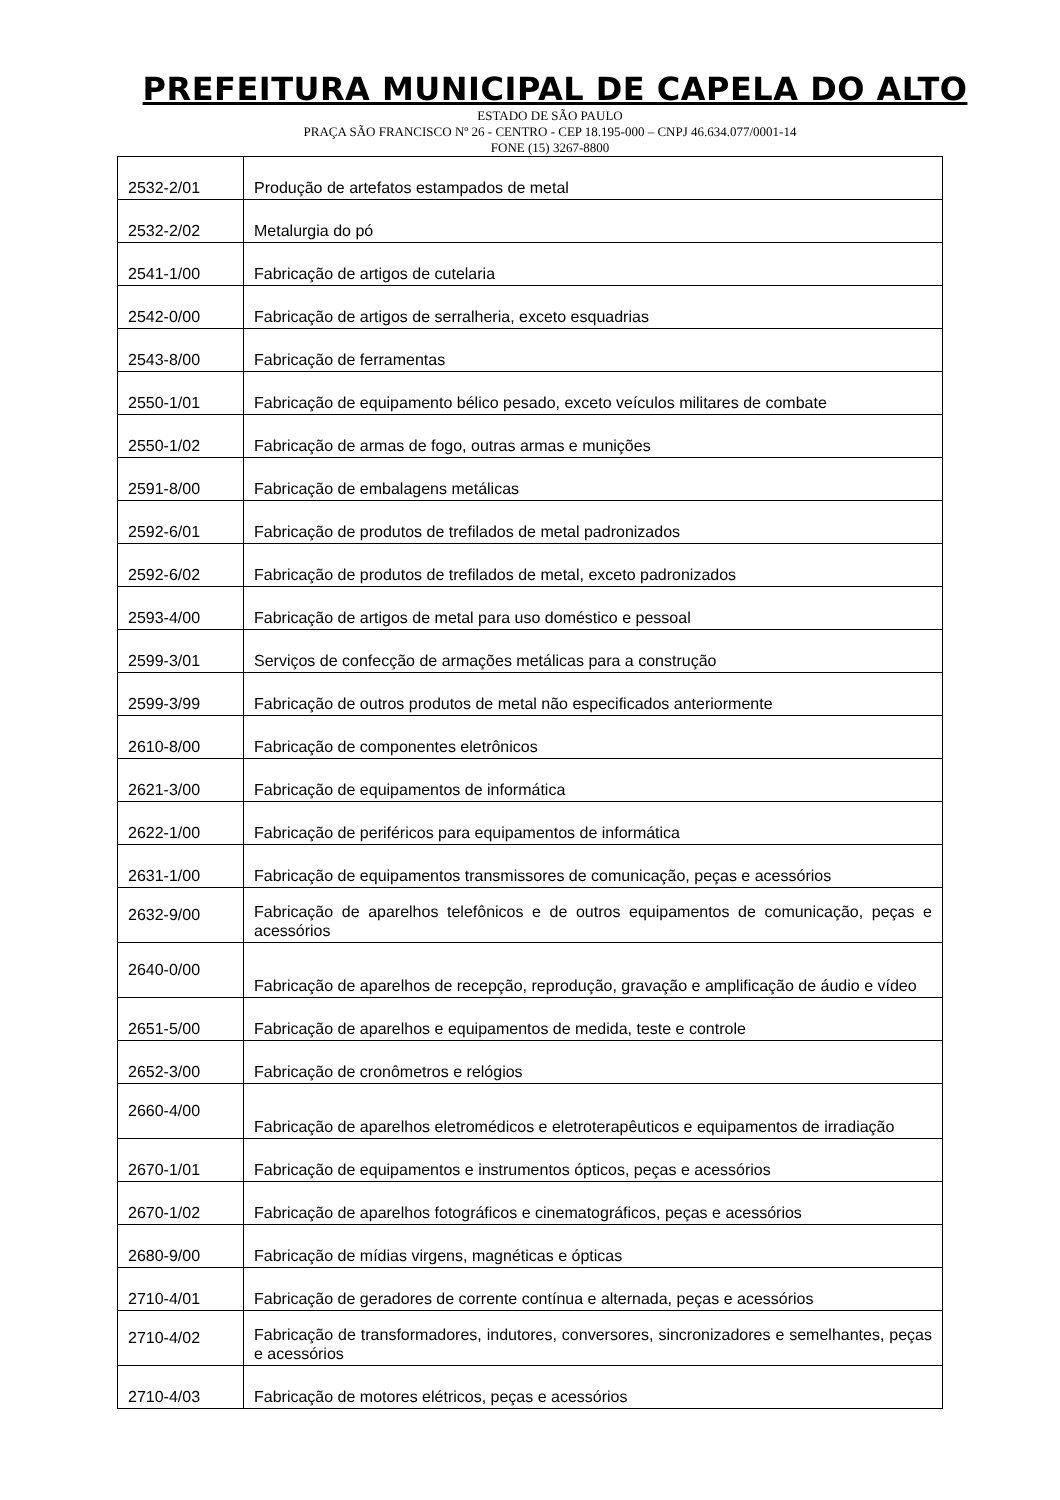PREFEITURA MUNICIPAL DE CAPELA DO ALTO
ESTADO DE SÃO PAULO
PRAÇA SÃO FRANCISCO Nº 26 - CENTRO - CEP 18.195-000 – CNPJ 46.634.077/0001-14
FONE (15) 3267-8800
| 2532-2/01 | Produção de artefatos estampados de metal |
| 2532-2/02 | Metalurgia do pó |
| 2541-1/00 | Fabricação de artigos de cutelaria |
| 2542-0/00 | Fabricação de artigos de serralheria, exceto esquadrias |
| 2543-8/00 | Fabricação de ferramentas |
| 2550-1/01 | Fabricação de equipamento bélico pesado, exceto veículos militares de combate |
| 2550-1/02 | Fabricação de armas de fogo, outras armas e munições |
| 2591-8/00 | Fabricação de embalagens metálicas |
| 2592-6/01 | Fabricação de produtos de trefilados de metal padronizados |
| 2592-6/02 | Fabricação de produtos de trefilados de metal, exceto padronizados |
| 2593-4/00 | Fabricação de artigos de metal para uso doméstico e pessoal |
| 2599-3/01 | Serviços de confecção de armações metálicas para a construção |
| 2599-3/99 | Fabricação de outros produtos de metal não especificados anteriormente |
| 2610-8/00 | Fabricação de componentes eletrônicos |
| 2621-3/00 | Fabricação de equipamentos de informática |
| 2622-1/00 | Fabricação de periféricos para equipamentos de informática |
| 2631-1/00 | Fabricação de equipamentos transmissores de comunicação, peças e acessórios |
| 2632-9/00 | Fabricação de aparelhos telefônicos e de outros equipamentos de comunicação, peças e acessórios |
| 2640-0/00 | Fabricação de aparelhos de recepção, reprodução, gravação e amplificação de áudio e vídeo |
| 2651-5/00 | Fabricação de aparelhos e equipamentos de medida, teste e controle |
| 2652-3/00 | Fabricação de cronômetros e relógios |
| 2660-4/00 | Fabricação de aparelhos eletromédicos e eletroterapêuticos e equipamentos de irradiação |
| 2670-1/01 | Fabricação de equipamentos e instrumentos ópticos, peças e acessórios |
| 2670-1/02 | Fabricação de aparelhos fotográficos e cinematográficos, peças e acessórios |
| 2680-9/00 | Fabricação de mídias virgens, magnéticas e ópticas |
| 2710-4/01 | Fabricação de geradores de corrente contínua e alternada, peças e acessórios |
| 2710-4/02 | Fabricação de transformadores, indutores, conversores, sincronizadores e semelhantes, peças e acessórios |
| 2710-4/03 | Fabricação de motores elétricos, peças e acessórios |